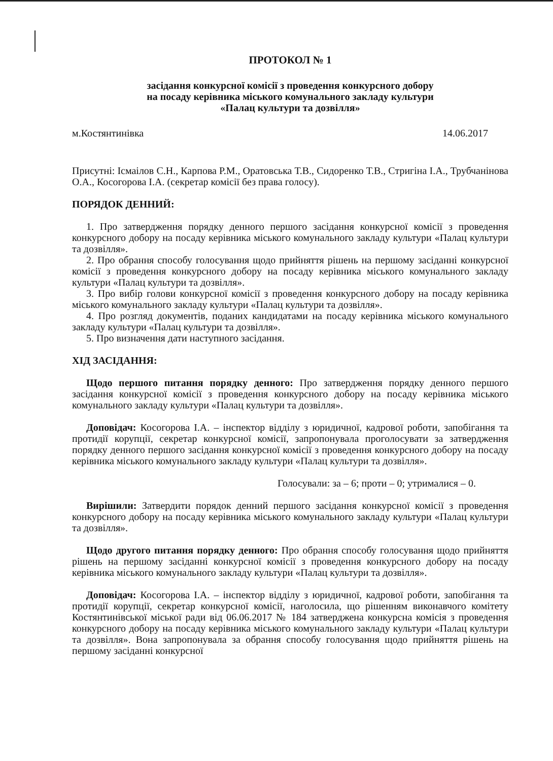ПРОТОКОЛ № 1
засідання конкурсної комісії з проведення конкурсного добору
на посаду керівника міського комунального закладу культури
«Палац культури та дозвілля»
м.Костянтинівка 14.06.2017
Присутні: Ісмаілов С.Н., Карпова Р.М., Оратовська Т.В., Сидоренко Т.В., Стригіна І.А., Трубчанінова О.А., Косогорова І.А. (секретар комісії без права голосу).
ПОРЯДОК ДЕННИЙ:
1. Про затвердження порядку денного першого засідання конкурсної комісії з проведення конкурсного добору на посаду керівника міського комунального закладу культури «Палац культури та дозвілля».
2. Про обрання способу голосування щодо прийняття рішень на першому засіданні конкурсної комісії з проведення конкурсного добору на посаду керівника міського комунального закладу культури «Палац культури та дозвілля».
3. Про вибір голови конкурсної комісії з проведення конкурсного добору на посаду керівника міського комунального закладу культури «Палац культури та дозвілля».
4. Про розгляд документів, поданих кандидатами на посаду керівника міського комунального закладу культури «Палац культури та дозвілля».
5. Про визначення дати наступного засідання.
ХІД ЗАСІДАННЯ:
Щодо першого питання порядку денного: Про затвердження порядку денного першого засідання конкурсної комісії з проведення конкурсного добору на посаду керівника міського комунального закладу культури «Палац культури та дозвілля».
Доповідач: Косогорова І.А. – інспектор відділу з юридичної, кадрової роботи, запобігання та протидії корупції, секретар конкурсної комісії, запропонувала проголосувати за затвердження порядку денного першого засідання конкурсної комісії з проведення конкурсного добору на посаду керівника міського комунального закладу культури «Палац культури та дозвілля».
Голосували: за – 6; проти – 0; утрималися – 0.
Вирішили: Затвердити порядок денний першого засідання конкурсної комісії з проведення конкурсного добору на посаду керівника міського комунального закладу культури «Палац культури та дозвілля».
Щодо другого питання порядку денного: Про обрання способу голосування щодо прийняття рішень на першому засіданні конкурсної комісії з проведення конкурсного добору на посаду керівника міського комунального закладу культури «Палац культури та дозвілля».
Доповідач: Косогорова І.А. – інспектор відділу з юридичної, кадрової роботи, запобігання та протидії корупції, секретар конкурсної комісії, наголосила, що рішенням виконавчого комітету Костянтинівської міської ради від 06.06.2017 № 184 затверджена конкурсна комісія з проведення конкурсного добору на посаду керівника міського комунального закладу культури «Палац культури та дозвілля». Вона запропонувала за обрання способу голосування щодо прийняття рішень на першому засіданні конкурсної